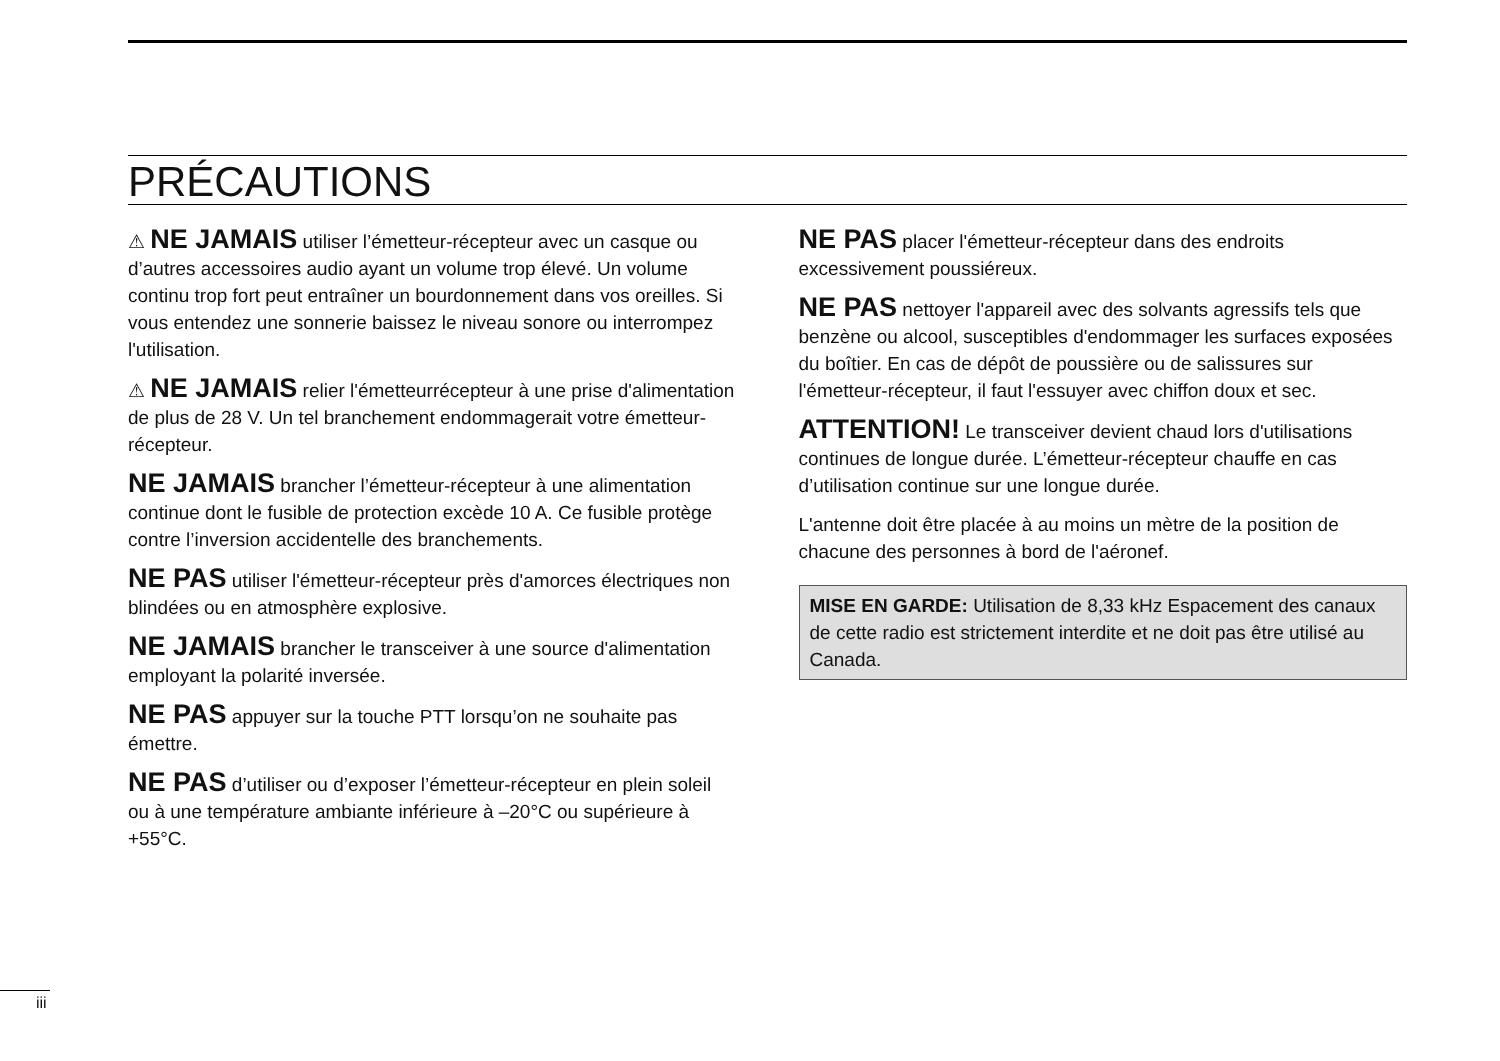PRÉCAUTIONS
⚠ NE JAMAIS utiliser l’émetteur-récepteur avec un casque ou d’autres accessoires audio ayant un volume trop élevé. Un volume continu trop fort peut entraîner un bourdonnement dans vos oreilles. Si vous entendez une sonnerie baissez le niveau sonore ou interrompez l'utilisation.
⚠ NE JAMAIS relier l'émetteurrécepteur à une prise d'alimentation de plus de 28 V. Un tel branchement endommagerait votre émetteur-récepteur.
NE JAMAIS brancher l’émetteur-récepteur à une alimentation continue dont le fusible de protection excède 10 A. Ce fusible protège contre l’inversion accidentelle des branchements.
NE PAS utiliser l'émetteur-récepteur près d'amorces électriques non blindées ou en atmosphère explosive.
NE JAMAIS brancher le transceiver à une source d'alimentation employant la polarité inversée.
NE PAS appuyer sur la touche PTT lorsqu’on ne souhaite pas émettre.
NE PAS d’utiliser ou d’exposer l’émetteur-récepteur en plein soleil ou à une température ambiante inférieure à –20°C ou supérieure à +55°C.
NE PAS placer l'émetteur-récepteur dans des endroits excessivement poussiéreux.
NE PAS nettoyer l'appareil avec des solvants agressifs tels que benzène ou alcool, susceptibles d'endommager les surfaces exposées du boîtier. En cas de dépôt de poussière ou de salissures sur l'émetteur-récepteur, il faut l'essuyer avec chiffon doux et sec.
ATTENTION! Le transceiver devient chaud lors d'utilisations continues de longue durée. L’émetteur-récepteur chauffe en cas d’utilisation continue sur une longue durée.
L'antenne doit être placée à au moins un mètre de la position de chacune des personnes à bord de l'aéronef.
MISE EN GARDE: Utilisation de 8,33 kHz Espacement des canaux de cette radio est strictement interdite et ne doit pas être utilisé au Canada.
iii